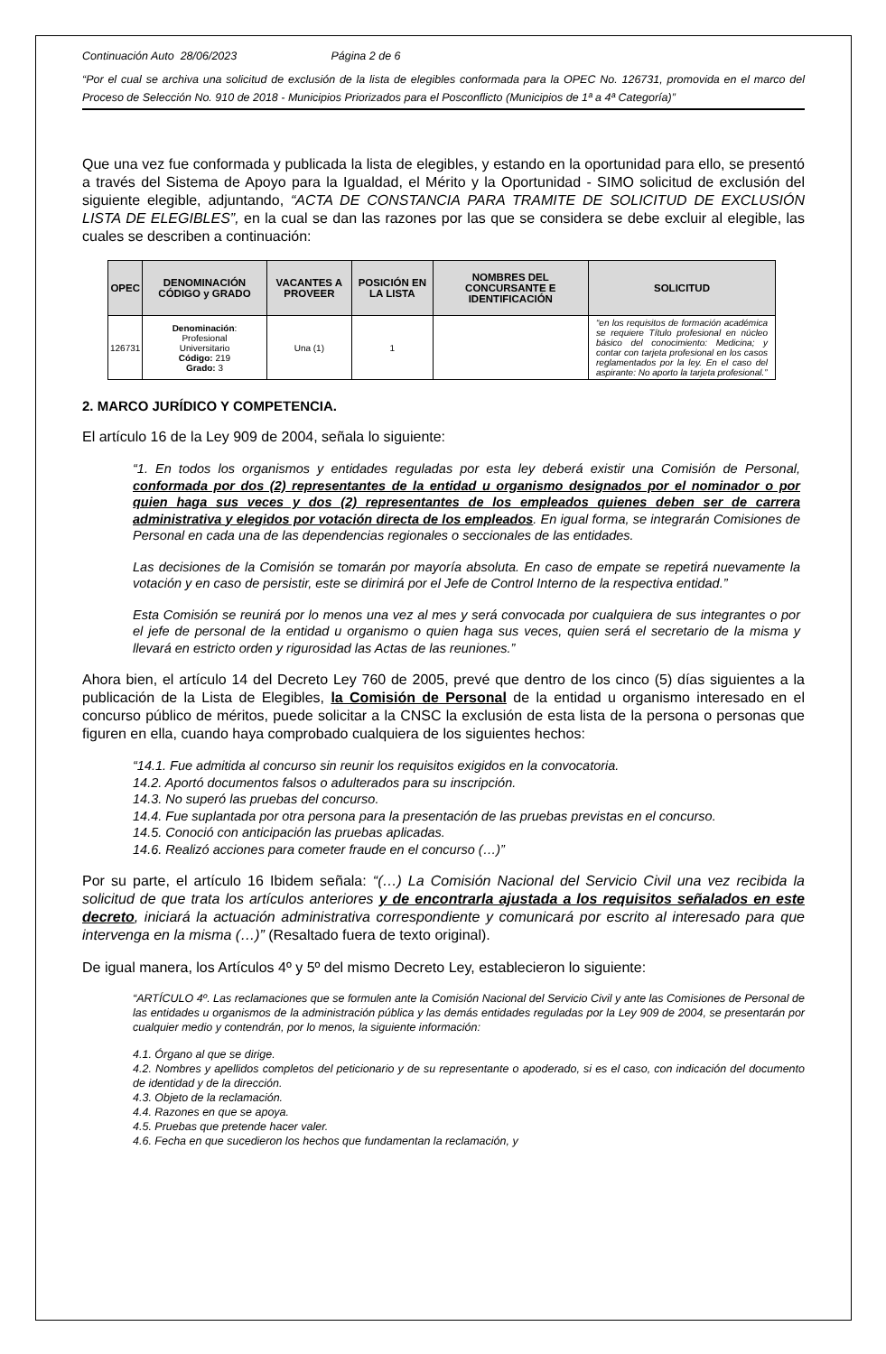Continuación Auto 28/06/2023 Página 2 de 6
“Por el cual se archiva una solicitud de exclusión de la lista de elegibles conformada para la OPEC No. 126731, promovida en el marco del Proceso de Selección No. 910 de 2018 - Municipios Priorizados para el Posconflicto (Municipios de 1ª a 4ª Categoría)”
Que una vez fue conformada y publicada la lista de elegibles, y estando en la oportunidad para ello, se presentó a través del Sistema de Apoyo para la Igualdad, el Mérito y la Oportunidad - SIMO solicitud de exclusión del siguiente elegible, adjuntando, “ACTA DE CONSTANCIA PARA TRAMITE DE SOLICITUD DE EXCLUSIÓN LISTA DE ELEGIBLES”, en la cual se dan las razones por las que se considera se debe excluir al elegible, las cuales se describen a continuación:
| OPEC | DENOMINACIÓN CÓDIGO y GRADO | VACANTES A PROVEER | POSICIÓN EN LA LISTA | NOMBRES DEL CONCURSANTE E IDENTIFICACIÓN | SOLICITUD |
| --- | --- | --- | --- | --- | --- |
| 126731 | Denominación : Profesional Universitario Código: 219 Grado: 3 | Una (1) | 1 | | “en los requisitos de formación académica se requiere Título profesional en núcleo básico del conocimiento: Medicina; y contar con tarjeta profesional en los casos reglamentados por la ley. En el caso del aspirante: No aporto la tarjeta profesional.” |
2. MARCO JURÍDICO Y COMPETENCIA.
El artículo 16 de la Ley 909 de 2004, señala lo siguiente:
“1. En todos los organismos y entidades reguladas por esta ley deberá existir una Comisión de Personal, conformada por dos (2) representantes de la entidad u organismo designados por el nominador o por quien haga sus veces y dos (2) representantes de los empleados quienes deben ser de carrera administrativa y elegidos por votación directa de los empleados. En igual forma, se integrarán Comisiones de Personal en cada una de las dependencias regionales o seccionales de las entidades.
Las decisiones de la Comisión se tomarán por mayoría absoluta. En caso de empate se repetirá nuevamente la votación y en caso de persistir, este se dirimirá por el Jefe de Control Interno de la respectiva entidad.”
Esta Comisión se reunirá por lo menos una vez al mes y será convocada por cualquiera de sus integrantes o por el jefe de personal de la entidad u organismo o quien haga sus veces, quien será el secretario de la misma y llevará en estricto orden y rigurosidad las Actas de las reuniones.”
Ahora bien, el artículo 14 del Decreto Ley 760 de 2005, prevé que dentro de los cinco (5) días siguientes a la publicación de la Lista de Elegibles, la Comisión de Personal de la entidad u organismo interesado en el concurso público de méritos, puede solicitar a la CNSC la exclusión de esta lista de la persona o personas que figuren en ella, cuando haya comprobado cualquiera de los siguientes hechos:
“14.1. Fue admitida al concurso sin reunir los requisitos exigidos en la convocatoria.
14.2. Aportó documentos falsos o adulterados para su inscripción.
14.3. No superó las pruebas del concurso.
14.4. Fue suplantada por otra persona para la presentación de las pruebas previstas en el concurso.
14.5. Conoció con anticipación las pruebas aplicadas.
14.6. Realizó acciones para cometer fraude en el concurso (…)”
Por su parte, el artículo 16 Ibidem señala: “(…) La Comisión Nacional del Servicio Civil una vez recibida la solicitud de que trata los artículos anteriores y de encontrarla ajustada a los requisitos señalados en este decreto, iniciará la actuación administrativa correspondiente y comunicará por escrito al interesado para que intervenga en la misma (…)” (Resaltado fuera de texto original).
De igual manera, los Artículos 4º y 5º del mismo Decreto Ley, establecieron lo siguiente:
“ARTÍCULO 4º. Las reclamaciones que se formulen ante la Comisión Nacional del Servicio Civil y ante las Comisiones de Personal de las entidades u organismos de la administración pública y las demás entidades reguladas por la Ley 909 de 2004, se presentarán por cualquier medio y contendrán, por lo menos, la siguiente información:
4.1. Órgano al que se dirige.
4.2. Nombres y apellidos completos del peticionario y de su representante o apoderado, si es el caso, con indicación del documento de identidad y de la dirección.
4.3. Objeto de la reclamación.
4.4. Razones en que se apoya.
4.5. Pruebas que pretende hacer valer.
4.6. Fecha en que sucedieron los hechos que fundamentan la reclamación, y